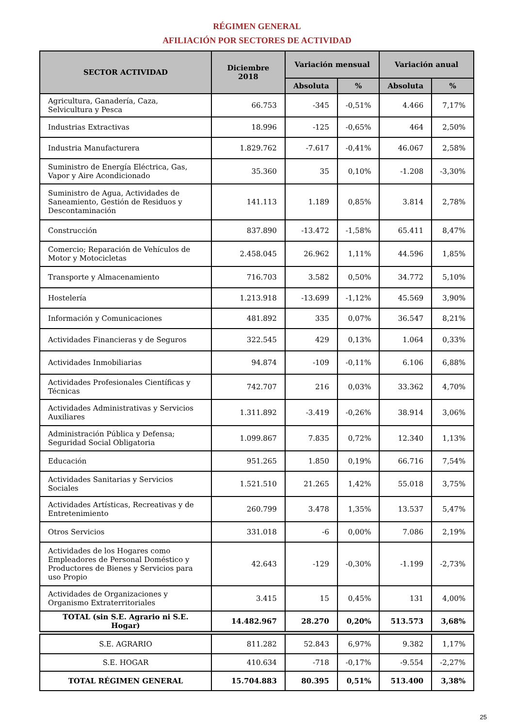RÉGIMEN GENERAL
AFILIACIÓN POR SECTORES DE ACTIVIDAD
| SECTOR ACTIVIDAD | Diciembre 2018 | Variación mensual | | Variación anual | |
| --- | --- | --- | --- | --- | --- |
| | | Absoluta | % | Absoluta | % |
| Agricultura, Ganadería, Caza, Selvicultura y Pesca | 66.753 | -345 | -0,51% | 4.466 | 7,17% |
| Industrias Extractivas | 18.996 | -125 | -0,65% | 464 | 2,50% |
| Industria Manufacturera | 1.829.762 | -7.617 | -0,41% | 46.067 | 2,58% |
| Suministro de Energía Eléctrica, Gas, Vapor y Aire Acondicionado | 35.360 | 35 | 0,10% | -1.208 | -3,30% |
| Suministro de Agua, Actividades de Saneamiento, Gestión de Residuos y Descontaminación | 141.113 | 1.189 | 0,85% | 3.814 | 2,78% |
| Construcción | 837.890 | -13.472 | -1,58% | 65.411 | 8,47% |
| Comercio; Reparación de Vehículos de Motor y Motocicletas | 2.458.045 | 26.962 | 1,11% | 44.596 | 1,85% |
| Transporte y Almacenamiento | 716.703 | 3.582 | 0,50% | 34.772 | 5,10% |
| Hostelería | 1.213.918 | -13.699 | -1,12% | 45.569 | 3,90% |
| Información y Comunicaciones | 481.892 | 335 | 0,07% | 36.547 | 8,21% |
| Actividades Financieras y de Seguros | 322.545 | 429 | 0,13% | 1.064 | 0,33% |
| Actividades Inmobiliarias | 94.874 | -109 | -0,11% | 6.106 | 6,88% |
| Actividades Profesionales Científicas y Técnicas | 742.707 | 216 | 0,03% | 33.362 | 4,70% |
| Actividades Administrativas y Servicios Auxiliares | 1.311.892 | -3.419 | -0,26% | 38.914 | 3,06% |
| Administración Pública y Defensa; Seguridad Social Obligatoria | 1.099.867 | 7.835 | 0,72% | 12.340 | 1,13% |
| Educación | 951.265 | 1.850 | 0,19% | 66.716 | 7,54% |
| Actividades Sanitarias y Servicios Sociales | 1.521.510 | 21.265 | 1,42% | 55.018 | 3,75% |
| Actividades Artísticas, Recreativas y de Entretenimiento | 260.799 | 3.478 | 1,35% | 13.537 | 5,47% |
| Otros Servicios | 331.018 | -6 | 0,00% | 7.086 | 2,19% |
| Actividades de los Hogares como Empleadores de Personal Doméstico y Productores de Bienes y Servicios para uso Propio | 42.643 | -129 | -0,30% | -1.199 | -2,73% |
| Actividades de Organizaciones y Organismo Extraterritoriales | 3.415 | 15 | 0,45% | 131 | 4,00% |
| TOTAL (sin S.E. Agrario ni S.E. Hogar) | 14.482.967 | 28.270 | 0,20% | 513.573 | 3,68% |
| S.E. AGRARIO | 811.282 | 52.843 | 6,97% | 9.382 | 1,17% |
| S.E. HOGAR | 410.634 | -718 | -0,17% | -9.554 | -2,27% |
| TOTAL RÉGIMEN GENERAL | 15.704.883 | 80.395 | 0,51% | 513.400 | 3,38% |
25